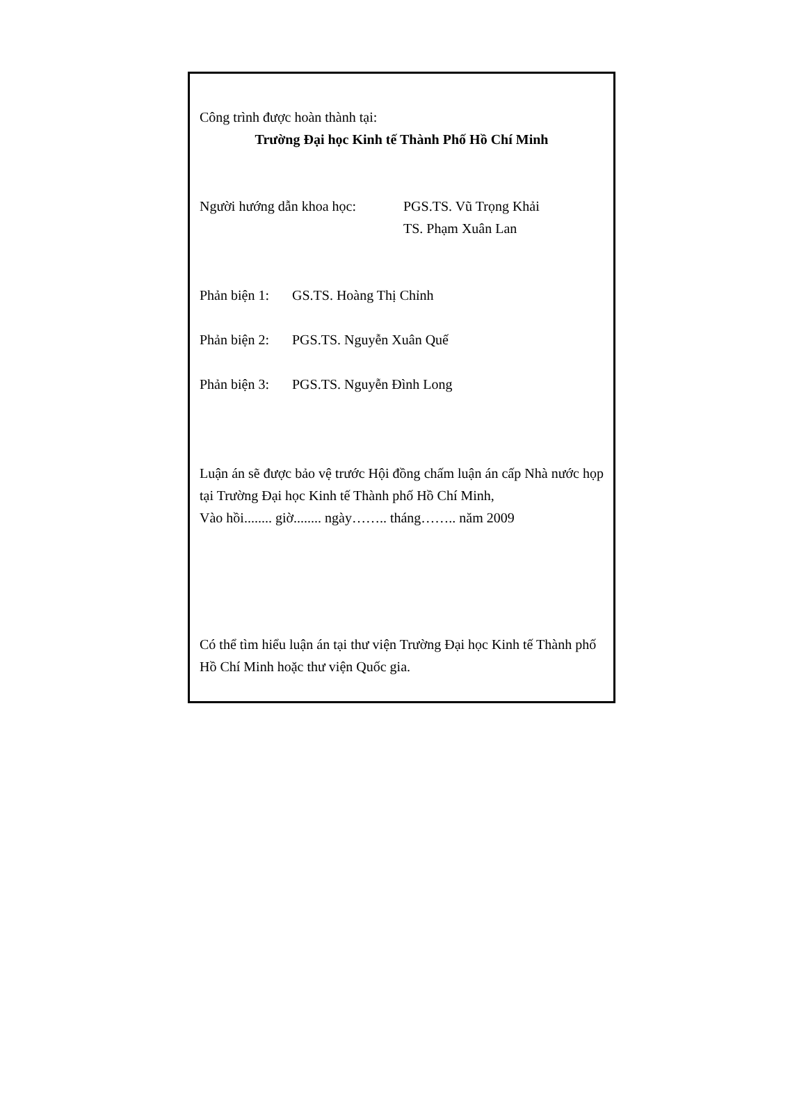Công trình được hoàn thành tại:
Trường Đại học Kinh tế Thành Phố Hồ Chí Minh
Người hướng dẫn khoa học:
PGS.TS. Vũ Trọng Khải
TS. Phạm Xuân Lan
Phản biện 1:
GS.TS. Hoàng Thị Chỉnh
Phản biện 2:
PGS.TS. Nguyễn Xuân Quế
Phản biện 3:
PGS.TS. Nguyễn Đình Long
Luận án sẽ được bảo vệ trước Hội đồng chấm luận án cấp Nhà nước họp tại Trường Đại học Kinh tế Thành phố Hồ Chí Minh,
Vào hồi........ giờ........ ngày…….. tháng…….. năm 2009
Có thể tìm hiểu luận án tại thư viện Trường Đại học Kinh tế Thành phố Hồ Chí Minh hoặc thư viện Quốc gia.